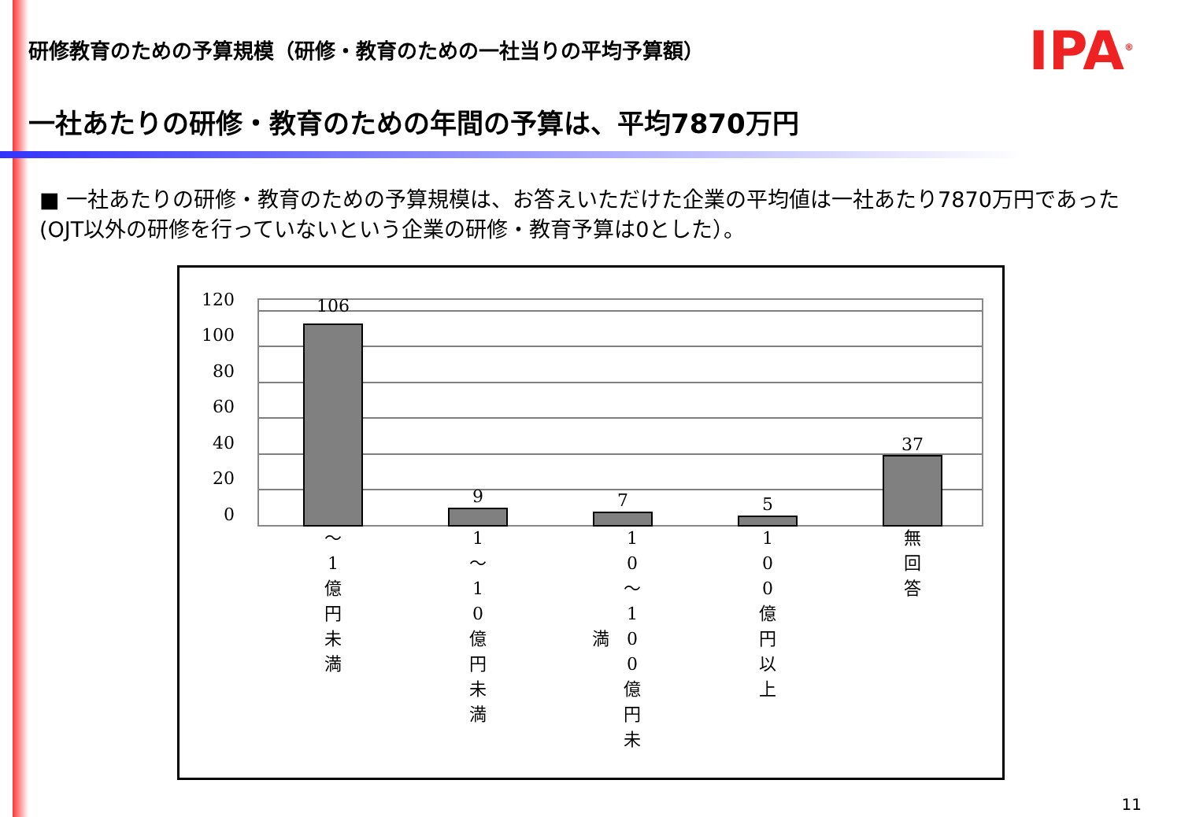研修教育のための予算規模（研修・教育のための一社当りの平均予算額）
IPA<sup>®</sup>
一社あたりの研修・教育のための年間の予算は、平均7870万円
■ 一社あたりの研修・教育のための予算規模は、お答えいただけた企業の平均値は一社あたり7870万円であった(OJT以外の研修を行っていないという企業の研修・教育予算は0とした）。
120
100
80
60
40
20
0
106
9
7
5
37
〜
1
億
円
未
満
1
〜
1
0
億
円
未
満
1
0
〜
1
0
0
億
円
未
満
1
0
0
億
円
以
上
無
回
答
11